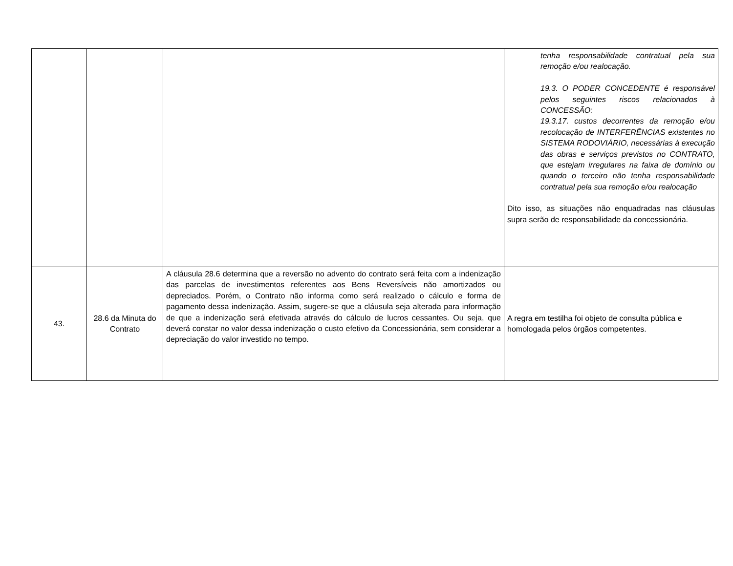| | | | tenha responsabilidade contratual pela sua remoção e/ou realocação. 19.3. O PODER CONCEDENTE é responsável pelos seguintes riscos relacionados à CONCESSÃO: 19.3.17. custos decorrentes da remoção e/ou recolocação de INTERFERÊNCIAS existentes no SISTEMA RODOVIÁRIO, necessárias à execução das obras e serviços previstos no CONTRATO, que estejam irregulares na faixa de domínio ou quando o terceiro não tenha responsabilidade contratual pela sua remoção e/ou realocação Dito isso, as situações não enquadradas nas cláusulas supra serão de responsabilidade da concessionária. |
| 43. | 28.6 da Minuta do Contrato | A cláusula 28.6 determina que a reversão no advento do contrato será feita com a indenização das parcelas de investimentos referentes aos Bens Reversíveis não amortizados ou depreciados. Porém, o Contrato não informa como será realizado o cálculo e forma de pagamento dessa indenização. Assim, sugere-se que a cláusula seja alterada para informação de que a indenização será efetivada através do cálculo de lucros cessantes. Ou seja, que deverá constar no valor dessa indenização o custo efetivo da Concessionária, sem considerar a depreciação do valor investido no tempo. | A regra em testilha foi objeto de consulta pública e homologada pelos órgãos competentes. |